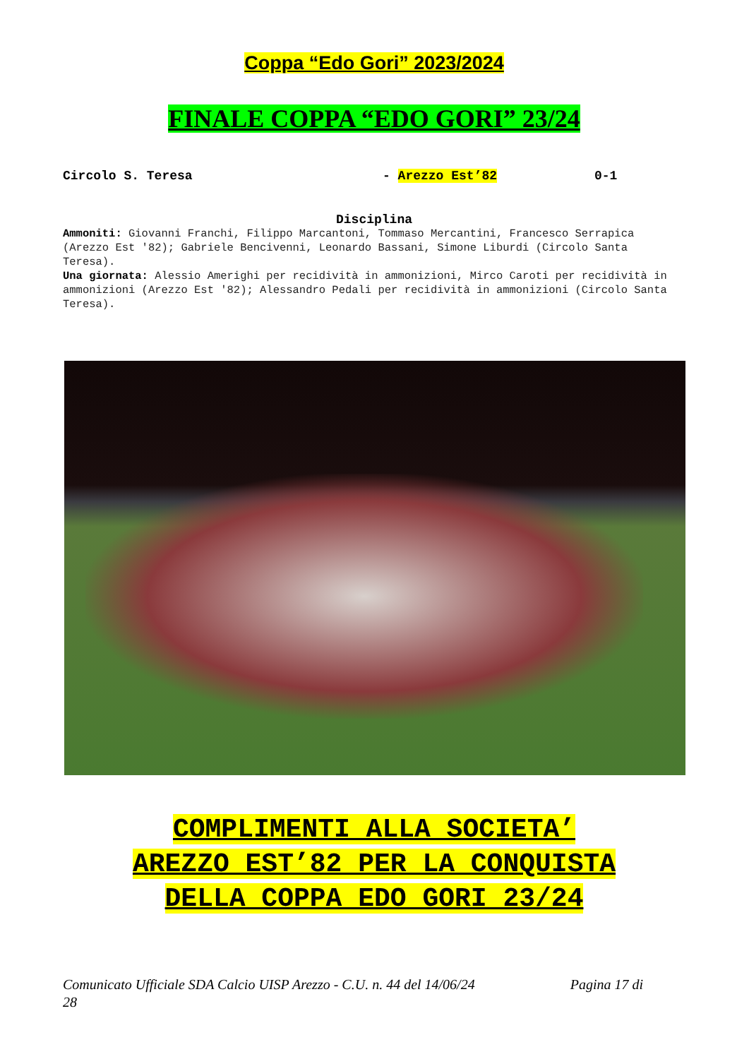Coppa “Edo Gori” 2023/2024
FINALE COPPA “EDO GORI” 23/24
Circolo S. Teresa - Arezzo Est’82 0-1
Disciplina
Ammoniti: Giovanni Franchi, Filippo Marcantoni, Tommaso Mercantini, Francesco Serrapica (Arezzo Est '82); Gabriele Bencivenni, Leonardo Bassani, Simone Liburdi (Circolo Santa Teresa).
Una giornata: Alessio Amerighi per recidività in ammonizioni, Mirco Caroti per recidività in ammonizioni (Arezzo Est '82); Alessandro Pedali per recidività in ammonizioni (Circolo Santa Teresa).
COMPLIMENTI ALLA SOCIETA’
AREZZO EST’82 PER LA CONQUISTA
DELLA COPPA EDO GORI 23/24
Comunicato Ufficiale SDA Calcio UISP Arezzo - C.U. n. 44 del 14/06/24 Pagina 17 di
28